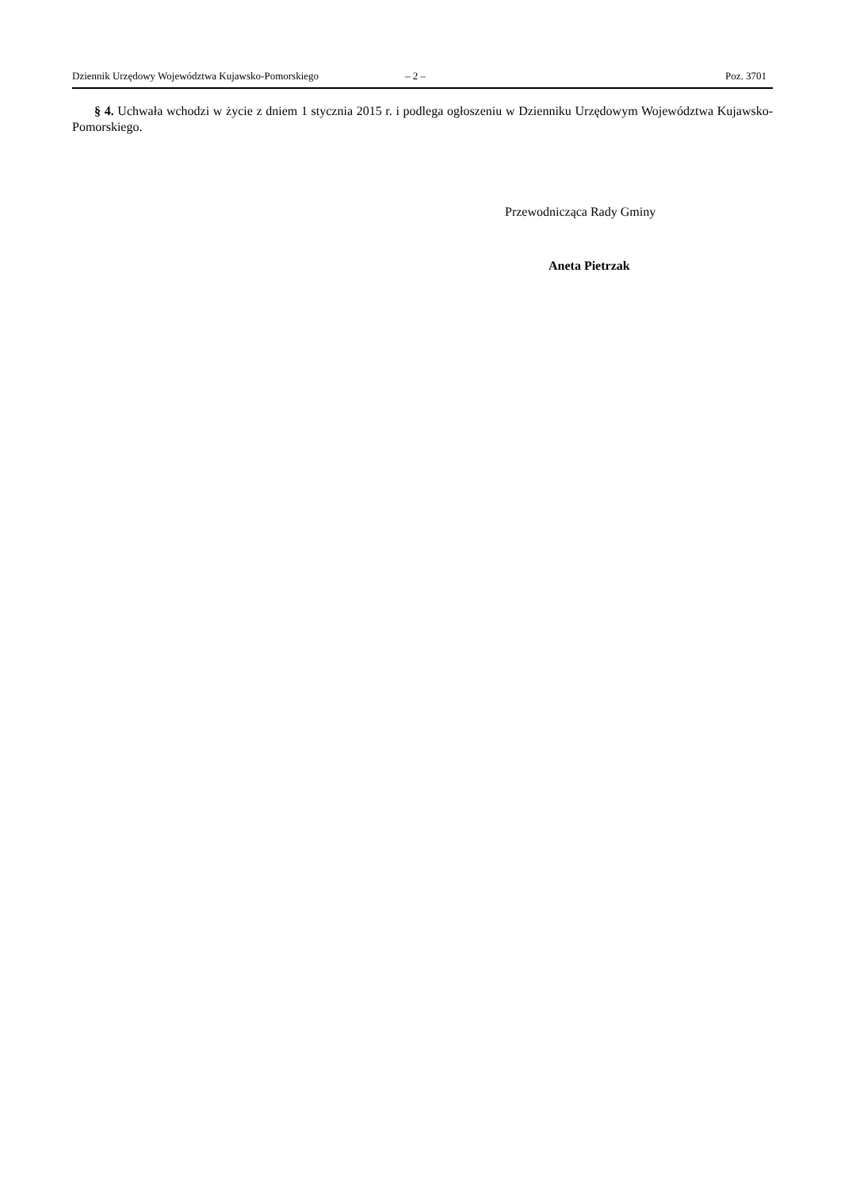Dziennik Urzędowy Województwa Kujawsko-Pomorskiego – 2 – Poz. 3701
§ 4. Uchwała wchodzi w życie z dniem 1 stycznia 2015 r. i podlega ogłoszeniu w Dzienniku Urzędowym Województwa Kujawsko-Pomorskiego.
Przewodnicząca Rady Gminy
Aneta Pietrzak